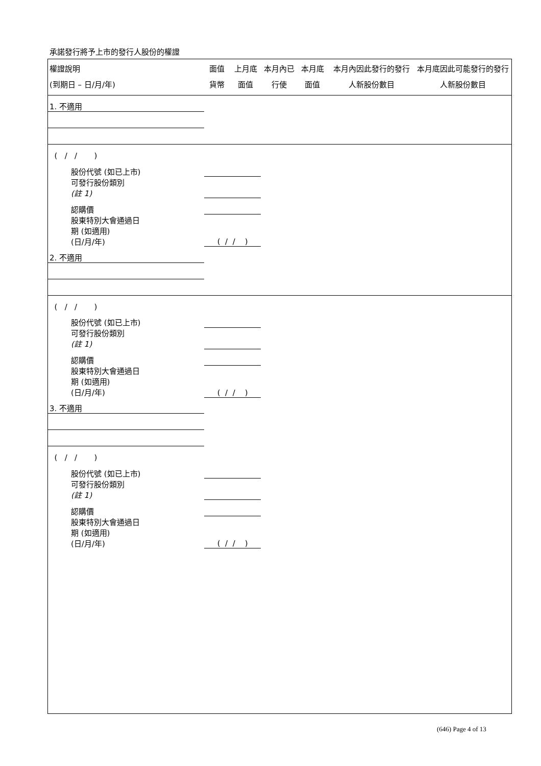承諾發行將予上市的發行人股份的權證
| 權證說明 (到期日 – 日/月/年) | 面值貨幣 | 上月底面值 | 本月內已行使 | 本月底面值 | 本月內因此發行的發行人新股份數目 | 本月底因此可能發行的發行人新股份數目 |
| --- | --- | --- | --- | --- | --- | --- |
| 1. 不適用 | | | | | | |
| ( / / ) | | | | | | |
| 股份代號 (如已上市) | | | | | | |
| 可發行股份類別 (註 1) | | | | | | |
| 認購價 | | | | | | |
| 股東特別大會通過日 期 (如適用) (日/月/年) | ( / / ) | | | | | |
| 2. 不適用 | | | | | | |
| ( / / ) | | | | | | |
| 股份代號 (如已上市) | | | | | | |
| 可發行股份類別 (註 1) | | | | | | |
| 認購價 | | | | | | |
| 股東特別大會通過日 期 (如適用) (日/月/年) | ( / / ) | | | | | |
| 3. 不適用 | | | | | | |
| ( / / ) | | | | | | |
| 股份代號 (如已上市) | | | | | | |
| 可發行股份類別 (註 1) | | | | | | |
| 認購價 | | | | | | |
| 股東特別大會通過日 期 (如適用) (日/月/年) | ( / / ) | | | | | |
(646) Page 4 of 13